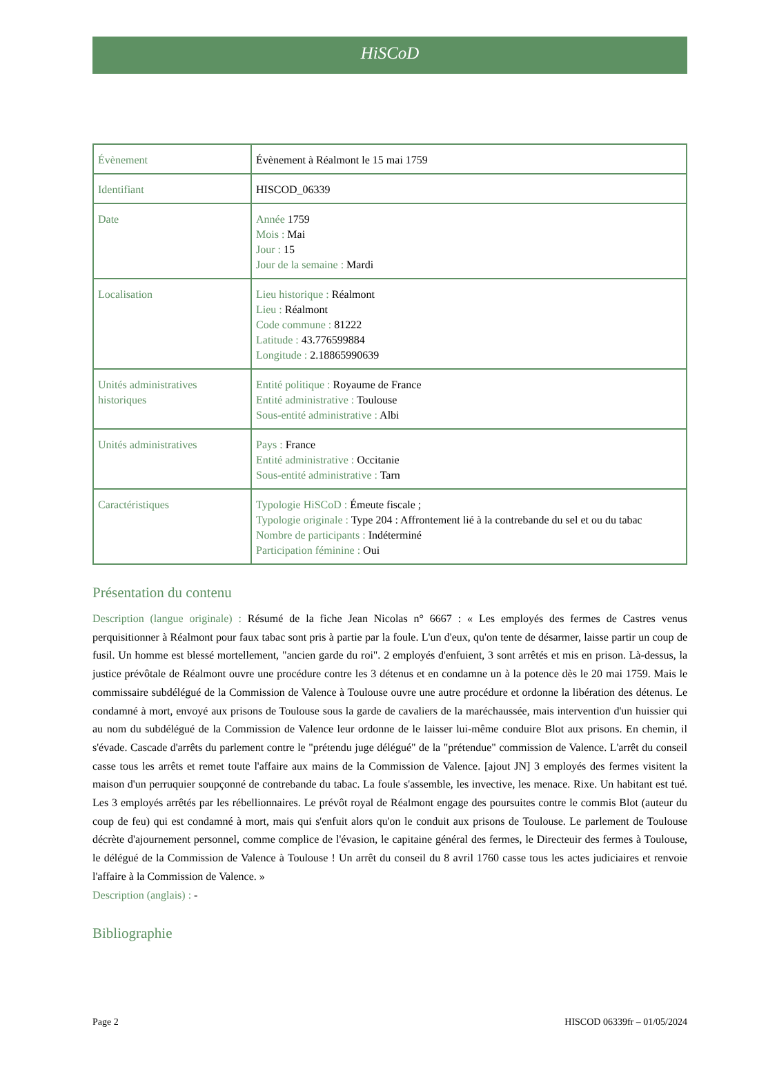HiSCoD
| Évènement | Évènement à Réalmont le 15 mai 1759 |
| Identifiant | HISCOD_06339 |
| Date | Année 1759 Mois : Mai Jour : 15 Jour de la semaine : Mardi |
| Localisation | Lieu historique : Réalmont Lieu : Réalmont Code commune : 81222 Latitude : 43.776599884 Longitude : 2.18865990639 |
| Unités administratives historiques | Entité politique : Royaume de France Entité administrative : Toulouse Sous-entité administrative : Albi |
| Unités administratives | Pays : France Entité administrative : Occitanie Sous-entité administrative : Tarn |
| Caractéristiques | Typologie HiSCoD : Émeute fiscale ; Typologie originale : Type 204 : Affrontement lié à la contrebande du sel et ou du tabac Nombre de participants : Indéterminé Participation féminine : Oui |
Présentation du contenu
Description (langue originale) : Résumé de la fiche Jean Nicolas n° 6667 : « Les employés des fermes de Castres venus perquisitionner à Réalmont pour faux tabac sont pris à partie par la foule. L'un d'eux, qu'on tente de désarmer, laisse partir un coup de fusil. Un homme est blessé mortellement, "ancien garde du roi". 2 employés d'enfuient, 3 sont arrêtés et mis en prison. Là-dessus, la justice prévôtale de Réalmont ouvre une procédure contre les 3 détenus et en condamne un à la potence dès le 20 mai 1759. Mais le commissaire subdélégué de la Commission de Valence à Toulouse ouvre une autre procédure et ordonne la libération des détenus. Le condamné à mort, envoyé aux prisons de Toulouse sous la garde de cavaliers de la maréchaussée, mais intervention d'un huissier qui au nom du subdélégué de la Commission de Valence leur ordonne de le laisser lui-même conduire Blot aux prisons. En chemin, il s'évade. Cascade d'arrêts du parlement contre le "prétendu juge délégué" de la "prétendue" commission de Valence. L'arrêt du conseil casse tous les arrêts et remet toute l'affaire aux mains de la Commission de Valence. [ajout JN] 3 employés des fermes visitent la maison d'un perruquier soupçonné de contrebande du tabac. La foule s'assemble, les invective, les menace. Rixe. Un habitant est tué. Les 3 employés arrêtés par les rébellionnaires. Le prévôt royal de Réalmont engage des poursuites contre le commis Blot (auteur du coup de feu) qui est condamné à mort, mais qui s'enfuit alors qu'on le conduit aux prisons de Toulouse. Le parlement de Toulouse décrète d'ajournement personnel, comme complice de l'évasion, le capitaine général des fermes, le Directeuir des fermes à Toulouse, le délégué de la Commission de Valence à Toulouse ! Un arrêt du conseil du 8 avril 1760 casse tous les actes judiciaires et renvoie l'affaire à la Commission de Valence. »
Description (anglais) : -
Bibliographie
Page 2 HISCOD 06339fr – 01/05/2024